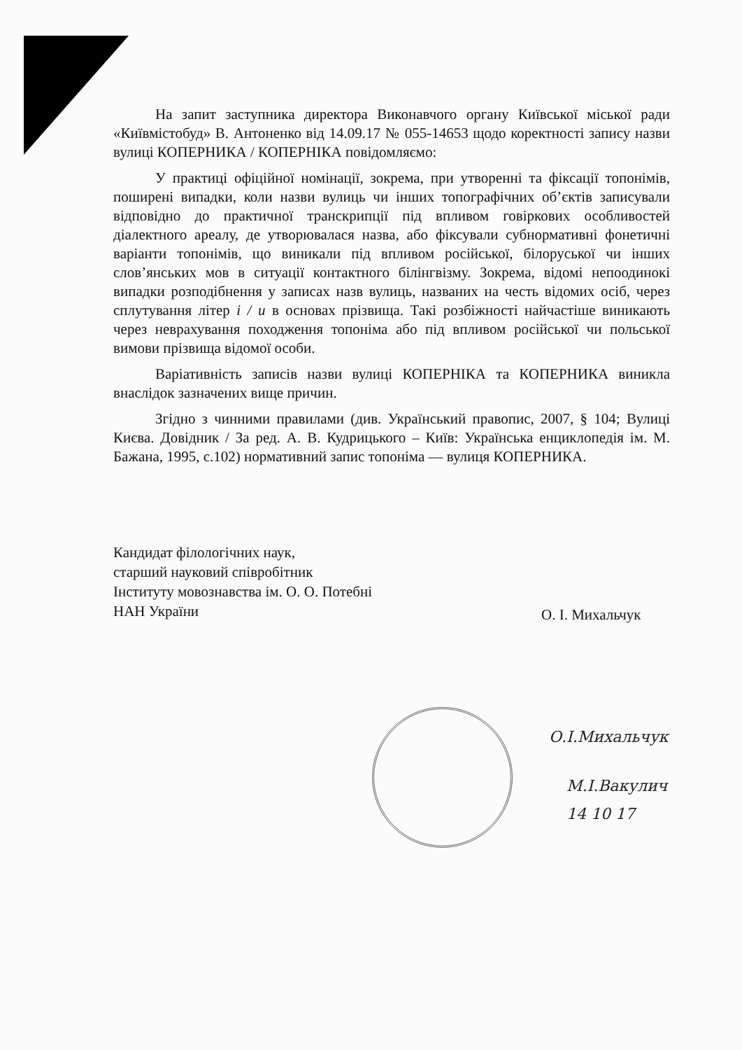На запит заступника директора Виконавчого органу Київської міської ради «Київмістобуд» В. Антоненко від 14.09.17 № 055-14653 щодо коректності запису назви вулиці КОПЕРНИКА / КОПЕРНІКА повідомляємо:
У практиці офіційної номінації, зокрема, при утворенні та фіксації топонімів, поширені випадки, коли назви вулиць чи інших топографічних об’єктів записували відповідно до практичної транскрипції під впливом говіркових особливостей діалектного ареалу, де утворювалася назва, або фіксували субнормативні фонетичні варіанти топонімів, що виникали під впливом російської, білоруської чи інших слов’янських мов в ситуації контактного білінгвізму. Зокрема, відомі непоодинокі випадки розподібнення у записах назв вулиць, названих на честь відомих осіб, через сплутування літер і / и в основах прізвища. Такі розбіжності найчастіше виникають через неврахування походження топоніма або під впливом російської чи польської вимови прізвища відомої особи.
Варіативність записів назви вулиці КОПЕРНІКА та КОПЕРНИКА виникла внаслідок зазначених вище причин.
Згідно з чинними правилами (див. Український правопис, 2007, § 104; Вулиці Києва. Довідник / За ред. А. В. Кудрицького – Київ: Українська енциклопедія ім. М. Бажана, 1995, с.102) нормативний запис топоніма — вулиця КОПЕРНИКА.
Кандидат філологічних наук,
старший науковий співробітник
Інституту мовознавства ім. О. О. Потебні
НАН України
О. І. Михальчук
О.І.Михальчук
М.І.Вакулич
14 10 17